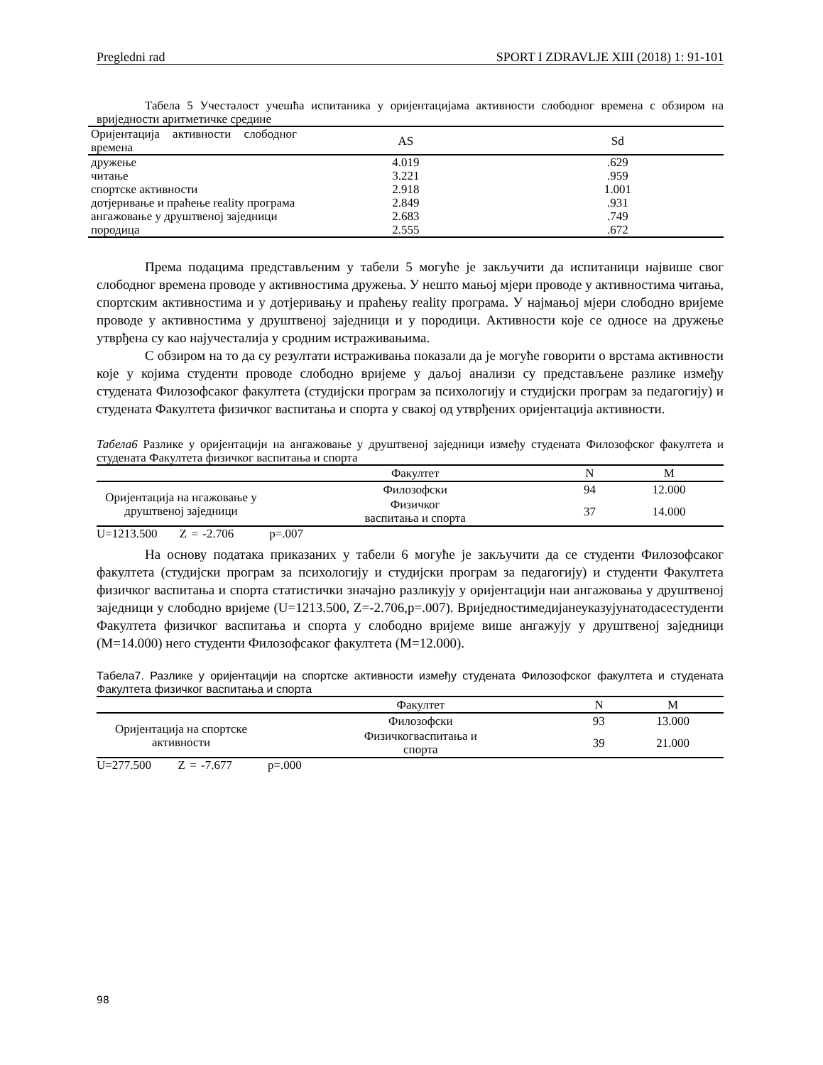Pregledni rad SPORT I ZDRAVLJE XIII (2018) 1: 91-101
Табела 5 Учесталост учешћа испитаника у оријентацијама активности слободног времена с обзиром на вриједности аритметичке средине
| Оријентација активности слободног времена | AS | Sd |
| --- | --- | --- |
| дружење | 4.019 | .629 |
| читање | 3.221 | .959 |
| спортске активности | 2.918 | 1.001 |
| дотјеривање и праћење reality програма | 2.849 | .931 |
| ангажовање у друштвеној заједници | 2.683 | .749 |
| породица | 2.555 | .672 |
Према подацима представљеним у табели 5 могуће је закључити да испитаници највише свог слободног времена проводе у активностима дружења. У нешто мањој мјери проводе у активностима читања, спортским активностима и у дотјеривању и праћењу reality програма. У најмањој мјери слободно вријеме проводе у активностима у друштвеној заједници и у породици. Активности које се односе на дружење утврђена су као најучесталија у сродним истраживањима.
С обзиром на то да су резултати истраживања показали да је могуће говорити о врстама активности које у којима студенти проводе слободно вријеме у даљој анализи су представљене разлике између студената Филозофсаког факултета (студијски програм за психологију и студијски програм за педагогију) и студената Факултета физичког васпитања и спорта у свакој од утврђених оријентација активности.
Табела6 Разлике у оријентацији на ангажовање у друштвеној заједници између студената Филозофског факултета и студената Факултета физичког васпитања и спорта
| | Факултет | N | M |
| --- | --- | --- | --- |
| Оријентација на нгажовање у друштвеној заједници | Филозофски | 94 | 12.000 |
| | Физичког васпитања и спорта | 37 | 14.000 |
U=1213.500 Z = -2.706 p=.007
На основу података приказаних у табели 6 могуће је закључити да се студенти Филозофсаког факултета (студијски програм за психологију и студијски програм за педагогију) и студенти Факултета физичког васпитања и спорта статистички значајно разликују у оријентацији наи ангажовања у друштвеној заједници у слободно вријеме (U=1213.500, Z=-2.706,p=.007). Вриједностимедијанеуказујунатодасестуденти Факултета физичког васпитања и спорта у слободно вријеме више ангажују у друштвеној заједници (M=14.000) него студенти Филозофсаког факултета (M=12.000).
Табела7. Разлике у оријентацији на спортске активности између студената Филозофског факултета и студената Факултета физичког васпитања и спорта
| | Факултет | N | M |
| --- | --- | --- | --- |
| Оријентација на спортске активности | Филозофски | 93 | 13.000 |
| | Физичкогваспитања и спорта | 39 | 21.000 |
U=277.500 Z = -7.677 p=.000
98